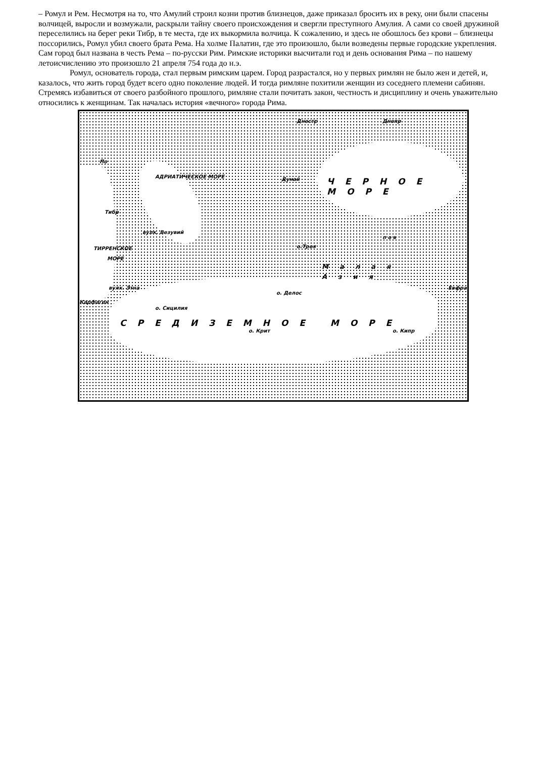– Ромул и Рем. Несмотря на то, что Амулий строил козни против близнецов, даже приказал бросить их в реку, они были спасены волчицей, выросли и возмужали, раскрыли тайну своего происхождения и свергли преступного Амулия. А сами со своей дружиной переселились на берег реки Тибр, в те места, где их выкормила волчица. К сожалению, и здесь не обошлось без крови – близнецы поссорились, Ромул убил своего брата Рема. На холме Палатин, где это произошло, были возведены первые городские укрепления. Сам город был названа в честь Рема – по-русски Рим. Римские историки высчитали год и день основания Рима – по нашему летоисчислению это произошло 21 апреля 754 года до н.э.
Ромул, основатель города, стал первым римским царем. Город разрастался, но у первых римлян не было жен и детей, и, казалось, что жить город будет всего одно поколение людей. И тогда римляне похитили женщин из соседнего племени сабинян. Стремясь избавиться от своего разбойного прошлого, римляне стали почитать закон, честность и дисциплину и очень уважительно относились к женщинам. Так началась история «вечного» города Рима.
По
Тибр
АДРИАТИЧЕСКОЕ МОРЕ
вулк. Везувий
ТИРРЕНСКОЕ
МОРЕ
вулк. Этна
Карфаген
о. Сицилия
Днестр Днепр
Дунай ЧЕРНОЕ МОРЕ
о.Троя
п о в
Малая Азия
о. Делос
Евфрат
СРЕДИЗЕМНОЕ МОРЕ
о. Крит о. Кипр